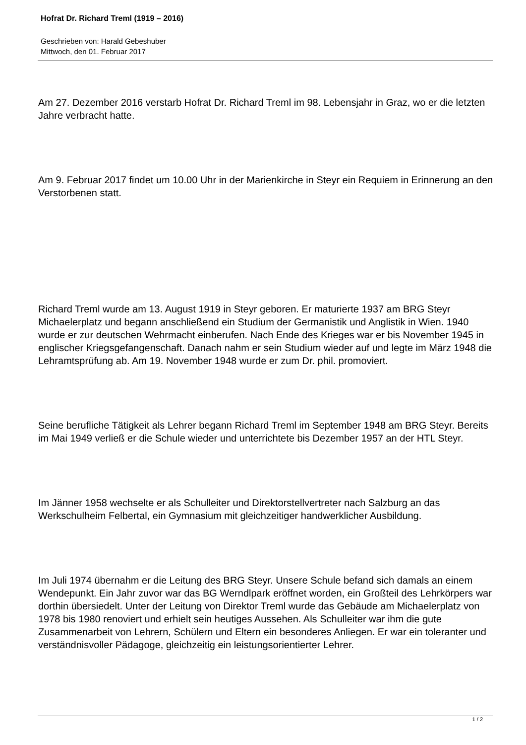Hofrat Dr. Richard Treml (1919 – 2016)
Geschrieben von: Harald Gebeshuber
Mittwoch, den 01. Februar 2017
Am 27. Dezember 2016 verstarb Hofrat Dr. Richard Treml im 98. Lebensjahr in Graz, wo er die letzten Jahre verbracht hatte.
Am 9. Februar 2017 findet um 10.00 Uhr in der Marienkirche in Steyr ein Requiem in Erinnerung an den Verstorbenen statt.
Richard Treml wurde am 13. August 1919 in Steyr geboren. Er maturierte 1937 am BRG Steyr Michaelerplatz und begann anschließend ein Studium der Germanistik und Anglistik in Wien. 1940 wurde er zur deutschen Wehrmacht einberufen. Nach Ende des Krieges war er bis November 1945 in englischer Kriegsgefangenschaft. Danach nahm er sein Studium wieder auf und legte im März 1948 die Lehramtsprüfung ab. Am 19. November 1948 wurde er zum Dr. phil. promoviert.
Seine berufliche Tätigkeit als Lehrer begann Richard Treml im September 1948 am BRG Steyr. Bereits im Mai 1949 verließ er die Schule wieder und unterrichtete bis Dezember 1957 an der HTL Steyr.
Im Jänner 1958 wechselte er als Schulleiter und Direktorstellvertreter nach Salzburg an das Werkschulheim Felbertal, ein Gymnasium mit gleichzeitiger handwerklicher Ausbildung.
Im Juli 1974 übernahm er die Leitung des BRG Steyr. Unsere Schule befand sich damals an einem Wendepunkt. Ein Jahr zuvor war das BG Werndlpark eröffnet worden, ein Großteil des Lehrkörpers war dorthin übersiedelt. Unter der Leitung von Direktor Treml wurde das Gebäude am Michaelerplatz von 1978 bis 1980 renoviert und erhielt sein heutiges Aussehen. Als Schulleiter war ihm die gute Zusammenarbeit von Lehrern, Schülern und Eltern ein besonderes Anliegen. Er war ein toleranter und verständnisvoller Pädagoge, gleichzeitig ein leistungsorientierter Lehrer.
1 / 2